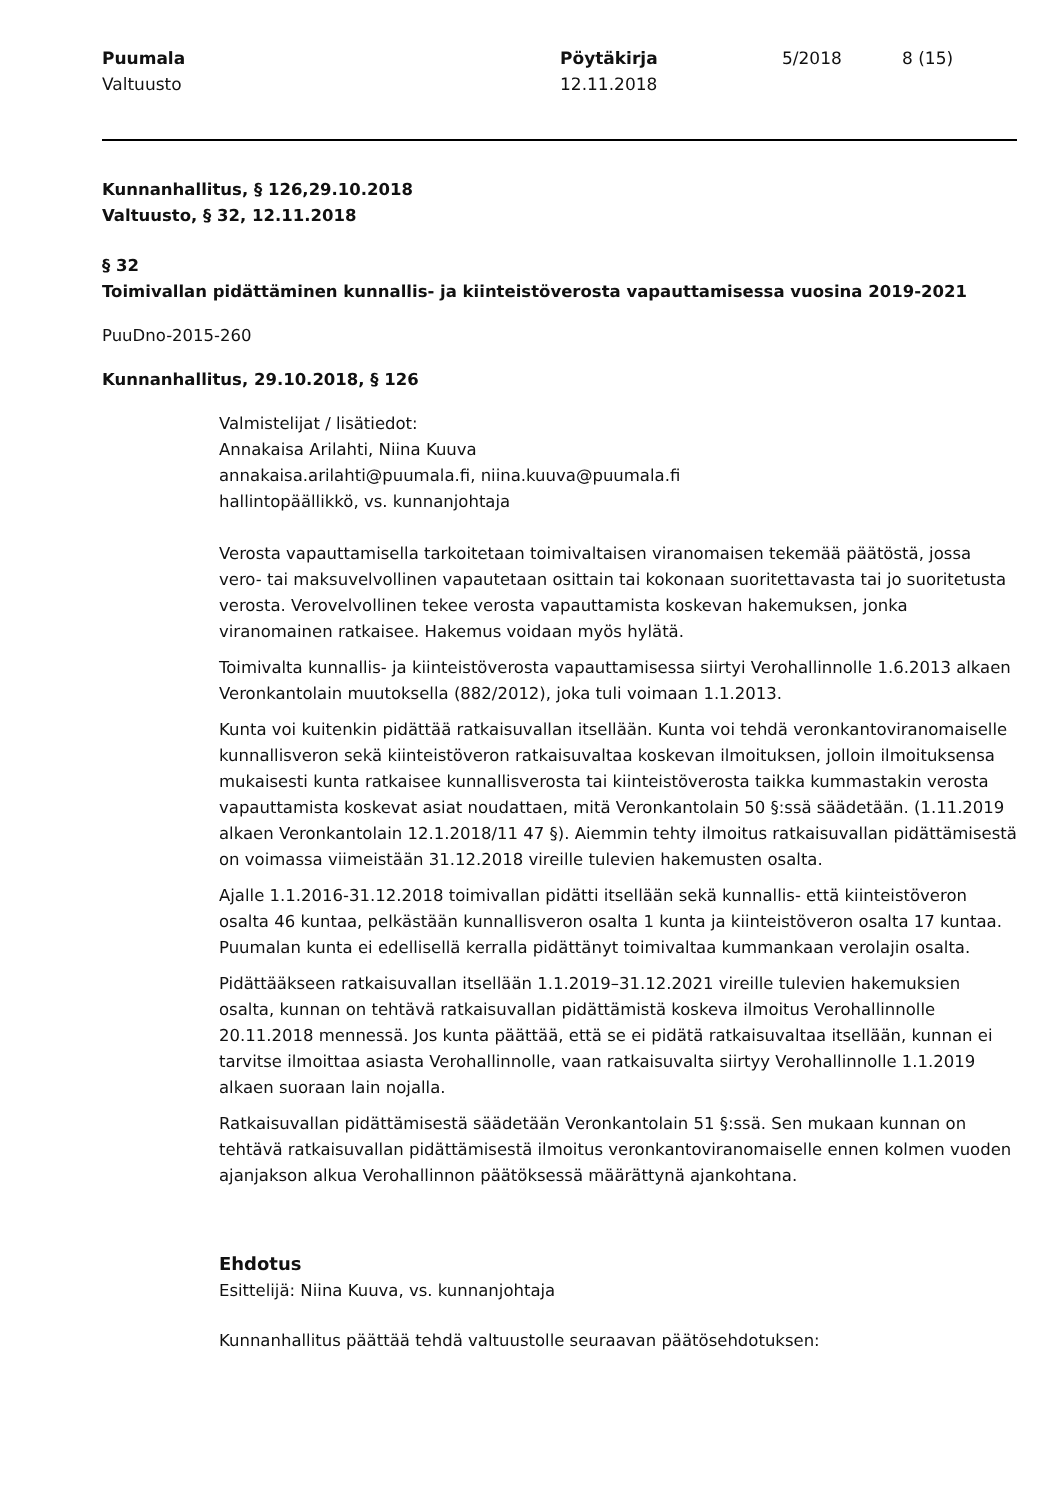Puumala
Valtuusto
Pöytäkirja
12.11.2018
5/2018 8 (15)
Kunnanhallitus, § 126,29.10.2018
Valtuusto, § 32, 12.11.2018
§ 32
Toimivallan pidättäminen kunnallis- ja kiinteistöverosta vapauttamisessa vuosina 2019-2021
PuuDno-2015-260
Kunnanhallitus, 29.10.2018, § 126
Valmistelijat / lisätiedot:
Annakaisa Arilahti, Niina Kuuva
annakaisa.arilahti@puumala.fi, niina.kuuva@puumala.fi
hallintopäällikkö, vs. kunnanjohtaja
Verosta vapauttamisella tarkoitetaan toimivaltaisen viranomaisen tekemää päätöstä, jossa vero- tai maksuvelvollinen vapautetaan osittain tai kokonaan suoritettavasta tai jo suoritetusta verosta. Verovelvollinen tekee verosta vapauttamista koskevan hakemuksen, jonka viranomainen ratkaisee. Hakemus voidaan myös hylätä.
Toimivalta kunnallis- ja kiinteistöverosta vapauttamisessa siirtyi Verohallinnolle 1.6.2013 alkaen Veronkantolain muutoksella (882/2012), joka tuli voimaan 1.1.2013.
Kunta voi kuitenkin pidättää ratkaisuvallan itsellään. Kunta voi tehdä veronkantoviranomaiselle kunnallisveron sekä kiinteistöveron ratkaisuvaltaa koskevan ilmoituksen, jolloin ilmoituksensa mukaisesti kunta ratkaisee kunnallisverosta tai kiinteistöverosta taikka kummastakin verosta vapauttamista koskevat asiat noudattaen, mitä Veronkantolain 50 §:ssä säädetään. (1.11.2019 alkaen Veronkantolain 12.1.2018/11 47 §). Aiemmin tehty ilmoitus ratkaisuvallan pidättämisestä on voimassa viimeistään 31.12.2018 vireille tulevien hakemusten osalta.
Ajalle 1.1.2016-31.12.2018 toimivallan pidätti itsellään sekä kunnallis- että kiinteistöveron osalta 46 kuntaa, pelkästään kunnallisveron osalta 1 kunta ja kiinteistöveron osalta 17 kuntaa. Puumalan kunta ei edellisellä kerralla pidättänyt toimivaltaa kummankaan verolajin osalta.
Pidättääkseen ratkaisuvallan itsellään 1.1.2019–31.12.2021 vireille tulevien hakemuksien osalta, kunnan on tehtävä ratkaisuvallan pidättämistä koskeva ilmoitus Verohallinnolle 20.11.2018 mennessä. Jos kunta päättää, että se ei pidätä ratkaisuvaltaa itsellään, kunnan ei tarvitse ilmoittaa asiasta Verohallinnolle, vaan ratkaisuvalta siirtyy Verohallinnolle 1.1.2019 alkaen suoraan lain nojalla.
Ratkaisuvallan pidättämisestä säädetään Veronkantolain 51 §:ssä. Sen mukaan kunnan on tehtävä ratkaisuvallan pidättämisestä ilmoitus veronkantoviranomaiselle ennen kolmen vuoden ajanjakson alkua Verohallinnon päätöksessä määrättynä ajankohtana.
Ehdotus
Esittelijä: Niina Kuuva, vs. kunnanjohtaja
Kunnanhallitus päättää tehdä valtuustolle seuraavan päätösehdotuksen: